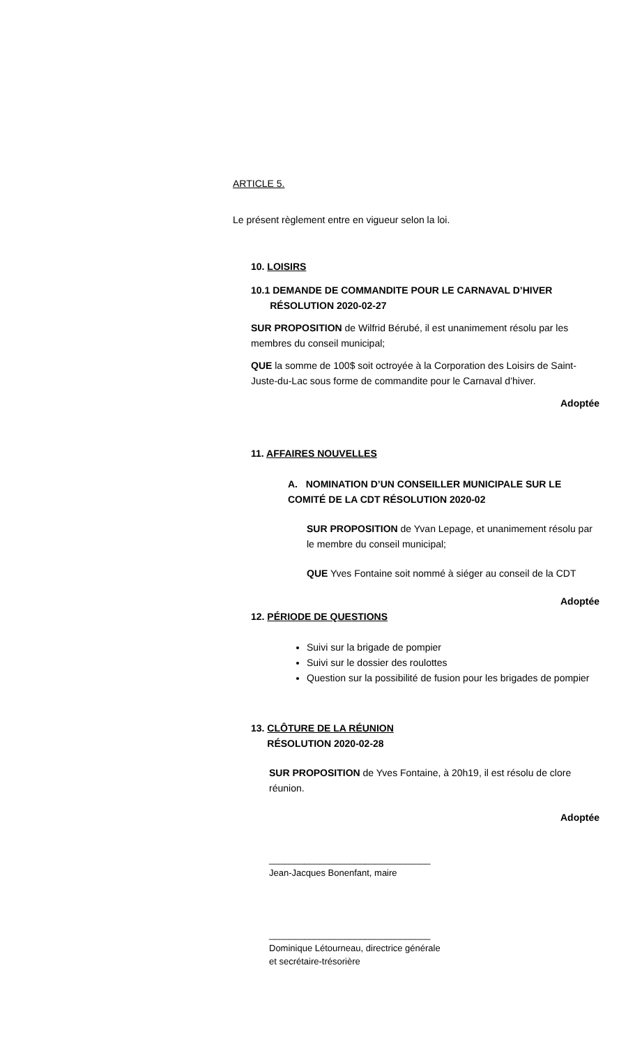ARTICLE 5.
Le présent règlement entre en vigueur selon la loi.
10. LOISIRS
10.1 DEMANDE DE COMMANDITE POUR LE CARNAVAL D’HIVER
RÉSOLUTION 2020-02-27
SUR PROPOSITION de Wilfrid Bérubé, il est unanimement résolu par les membres du conseil municipal;
QUE la somme de 100$ soit octroyée à la Corporation des Loisirs de Saint-Juste-du-Lac sous forme de commandite pour le Carnaval d’hiver.
Adoptée
11. AFFAIRES NOUVELLES
A. NOMINATION D’UN CONSEILLER MUNICIPALE SUR LE COMITÉ DE LA CDT RÉSOLUTION 2020-02
SUR PROPOSITION de Yvan Lepage, et unanimement résolu par le membre du conseil municipal;
QUE Yves Fontaine soit nommé à siéger au conseil de la CDT
Adoptée
12. PÉRIODE DE QUESTIONS
Suivi sur la brigade de pompier
Suivi sur le dossier des roulottes
Question sur la possibilité de fusion pour les brigades de pompier
13. CLÔTURE DE LA RÉUNION
RÉSOLUTION 2020-02-28
SUR PROPOSITION de Yves Fontaine, à 20h19, il est résolu de clore réunion.
Adoptée
________________________________
Jean-Jacques Bonenfant, maire
________________________________
Dominique Létourneau, directrice générale
et secrétaire-trésorière